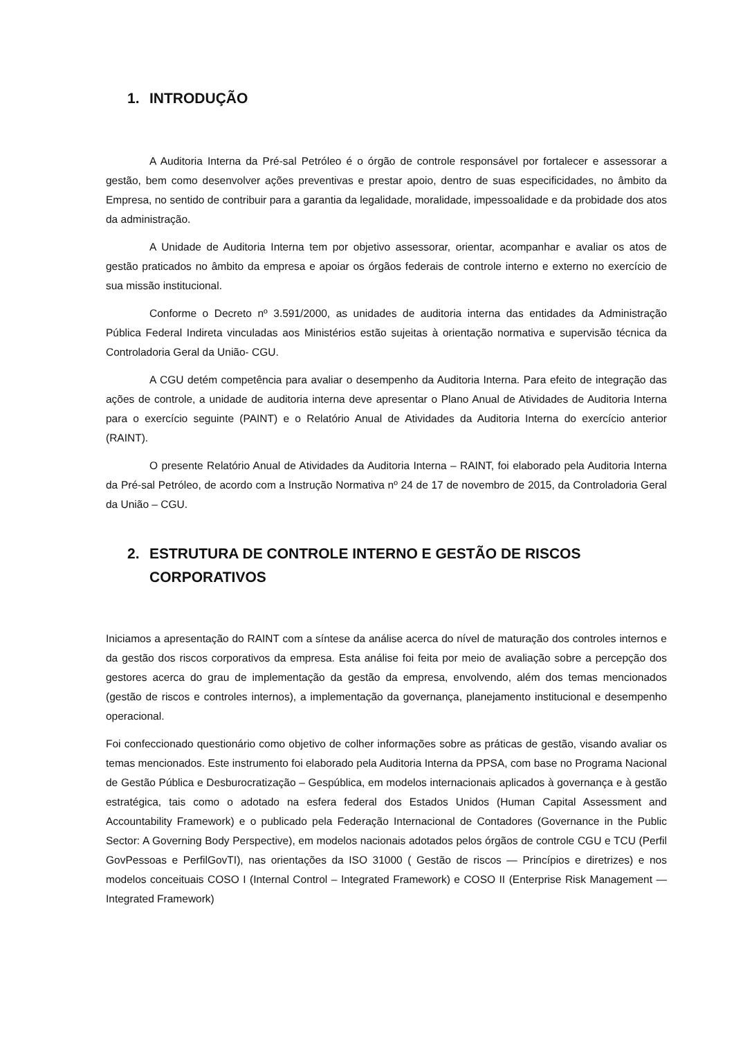1. INTRODUÇÃO
A Auditoria Interna da Pré-sal Petróleo é o órgão de controle responsável por fortalecer e assessorar a gestão, bem como desenvolver ações preventivas e prestar apoio, dentro de suas especificidades, no âmbito da Empresa, no sentido de contribuir para a garantia da legalidade, moralidade, impessoalidade e da probidade dos atos da administração.
A Unidade de Auditoria Interna tem por objetivo assessorar, orientar, acompanhar e avaliar os atos de gestão praticados no âmbito da empresa e apoiar os órgãos federais de controle interno e externo no exercício de sua missão institucional.
Conforme o Decreto nº 3.591/2000, as unidades de auditoria interna das entidades da Administração Pública Federal Indireta vinculadas aos Ministérios estão sujeitas à orientação normativa e supervisão técnica da Controladoria Geral da União- CGU.
A CGU detém competência para avaliar o desempenho da Auditoria Interna. Para efeito de integração das ações de controle, a unidade de auditoria interna deve apresentar o Plano Anual de Atividades de Auditoria Interna para o exercício seguinte (PAINT) e o Relatório Anual de Atividades da Auditoria Interna do exercício anterior (RAINT).
O presente Relatório Anual de Atividades da Auditoria Interna – RAINT, foi elaborado pela Auditoria Interna da Pré-sal Petróleo, de acordo com a Instrução Normativa nº 24 de 17 de novembro de 2015, da Controladoria Geral da União – CGU.
2. ESTRUTURA DE CONTROLE INTERNO E GESTÃO DE RISCOS CORPORATIVOS
Iniciamos a apresentação do RAINT com a síntese da análise acerca do nível de maturação dos controles internos e da gestão dos riscos corporativos da empresa. Esta análise foi feita por meio de avaliação sobre a percepção dos gestores acerca do grau de implementação da gestão da empresa, envolvendo, além dos temas mencionados (gestão de riscos e controles internos), a implementação da governança, planejamento institucional e desempenho operacional.
Foi confeccionado questionário como objetivo de colher informações sobre as práticas de gestão, visando avaliar os temas mencionados. Este instrumento foi elaborado pela Auditoria Interna da PPSA, com base no Programa Nacional de Gestão Pública e Desburocratização – Gespública, em modelos internacionais aplicados à governança e à gestão estratégica, tais como o adotado na esfera federal dos Estados Unidos (Human Capital Assessment and Accountability Framework) e o publicado pela Federação Internacional de Contadores (Governance in the Public Sector: A Governing Body Perspective), em modelos nacionais adotados pelos órgãos de controle CGU e TCU (Perfil GovPessoas e PerfilGovTI), nas orientações da ISO 31000 ( Gestão de riscos — Princípios e diretrizes) e nos modelos conceituais COSO I (Internal Control – Integrated Framework) e COSO II (Enterprise Risk Management — Integrated Framework)